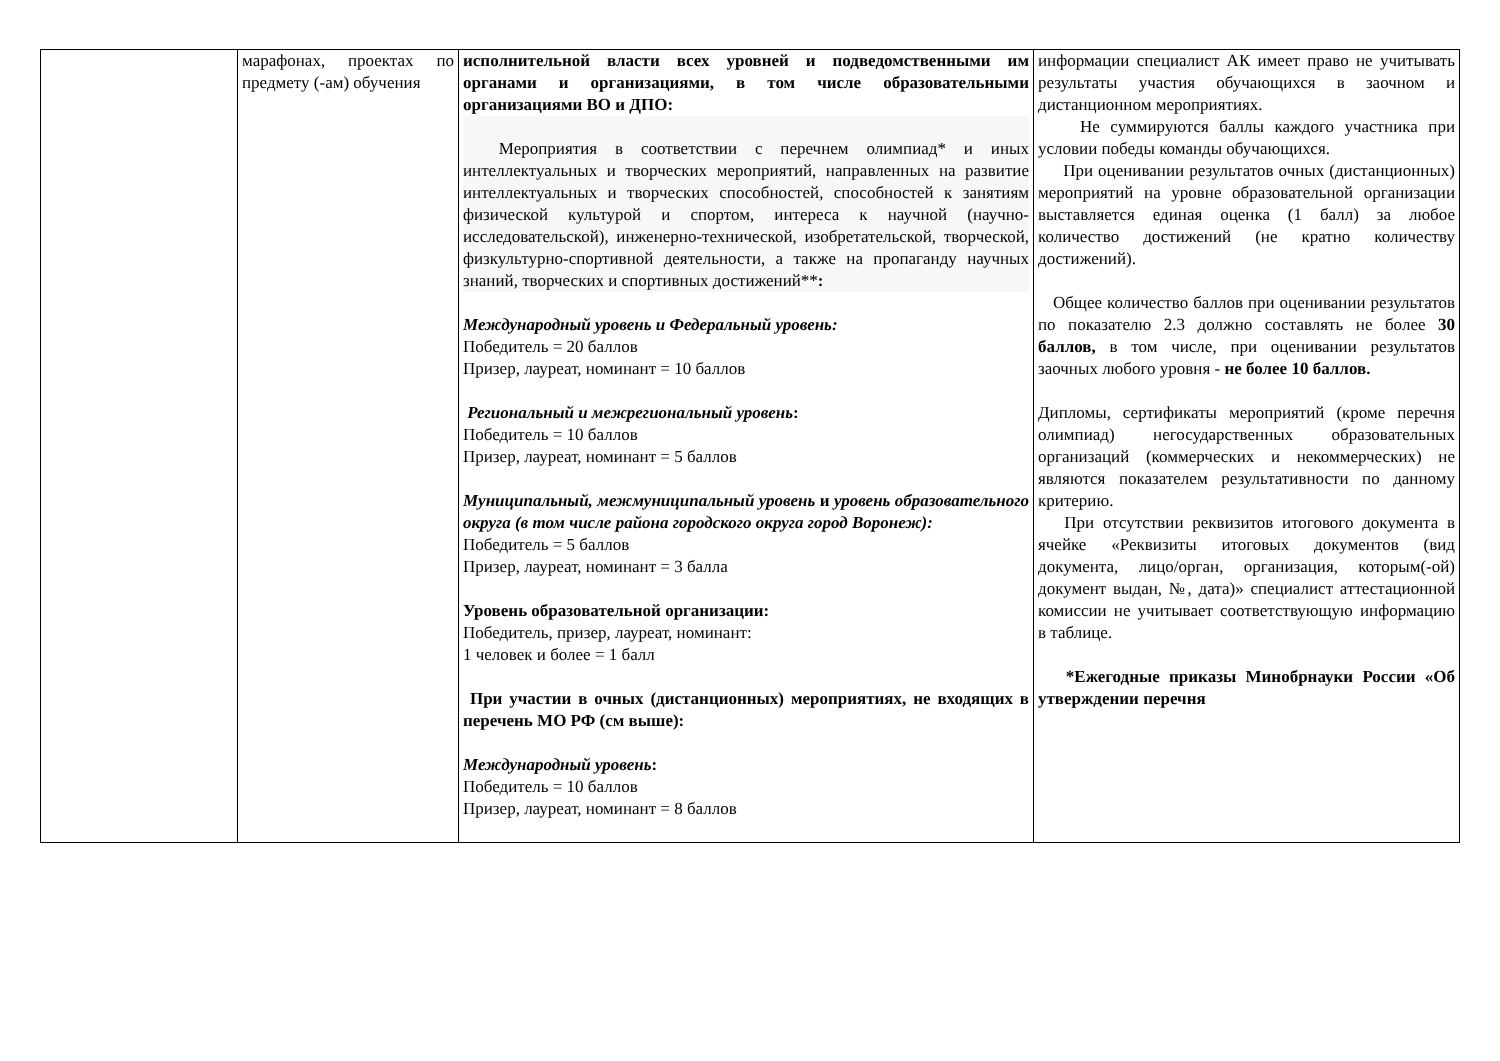| | марафонах, проектах по предмету (-ам) обучения | исполнительной власти всех уровней и подведомственными им органами и организациями, в том числе образовательными организациями ВО и ДПО: Мероприятия в соответствии с перечнем олимпиад* и иных интеллектуальных и творческих мероприятий, направленных на развитие интеллектуальных и творческих способностей, способностей к занятиям физической культурой и спортом, интереса к научной (научно-исследовательской), инженерно-технической, изобретательской, творческой, физкультурно-спортивной деятельности, а также на пропаганду научных знаний, творческих и спортивных достижений** : Международный уровень и Федеральный уровень: Победитель = 20 баллов Призер, лауреат, номинант = 10 баллов Региональный и межрегиональный уровень : Победитель = 10 баллов Призер, лауреат, номинант = 5 баллов Муниципальный, межмуниципальный уровень и уровень образовательного округа (в том числе района городского округа город Воронеж): Победитель = 5 баллов Призер, лауреат, номинант = 3 балла Уровень образовательной организации: Победитель, призер, лауреат, номинант: 1 человек и более = 1 балл При участии в очных (дистанционных) мероприятиях, не входящих в перечень МО РФ (см выше): Международный уровень : Победитель = 10 баллов Призер, лауреат, номинант = 8 баллов | информации специалист АК имеет право не учитывать результаты участия обучающихся в заочном и дистанционном мероприятиях. Не суммируются баллы каждого участника при условии победы команды обучающихся. При оценивании результатов очных (дистанционных) мероприятий на уровне образовательной организации выставляется единая оценка (1 балл) за любое количество достижений (не кратно количеству достижений). Общее количество баллов при оценивании результатов по показателю 2.3 должно составлять не более 30 баллов, в том числе, при оценивании результатов заочных любого уровня - не более 10 баллов. Дипломы, сертификаты мероприятий (кроме перечня олимпиад) негосударственных образовательных организаций (коммерческих и некоммерческих) не являются показателем результативности по данному критерию. При отсутствии реквизитов итогового документа в ячейке «Реквизиты итоговых документов (вид документа, лицо/орган, организация, которым(-ой) документ выдан, №, дата)» специалист аттестационной комиссии не учитывает соответствующую информацию в таблице. *Ежегодные приказы Минобрнауки России «Об утверждении перечня |